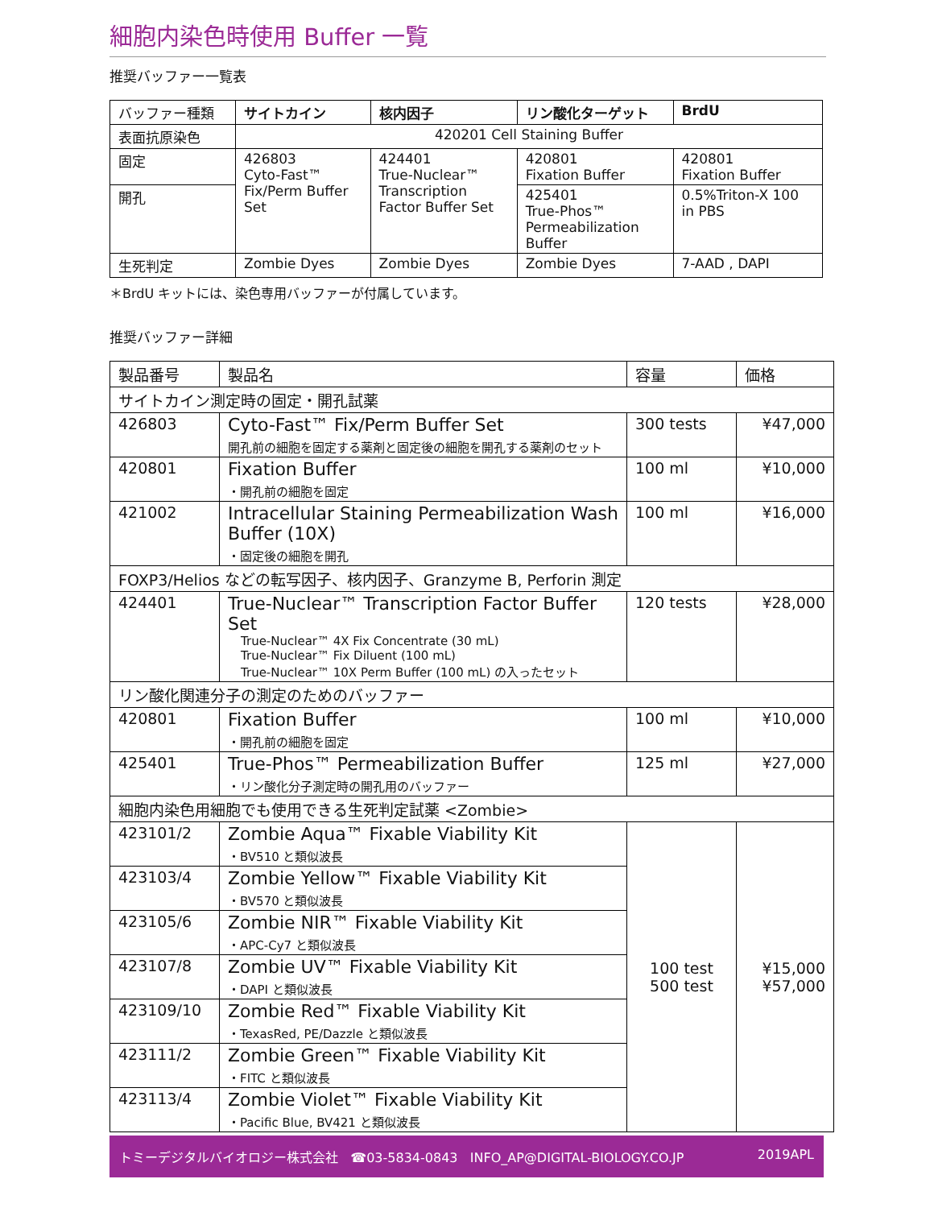細胞内染色時使用 Buffer 一覧
推奨バッファー一覧表
| バッファー種類 | サイトカイン | 核内因子 | リン酸化ターゲット | BrdU |
| 表面抗原染色 | 420201 Cell Staining Buffer | | | |
| 固定 | 426803 Cyto-Fast™ Fix/Perm Buffer Set | 424401 True-Nuclear™ Transcription Factor Buffer Set | 420801 Fixation Buffer | 420801 Fixation Buffer |
| 開孔 | | | 425401 True-Phos™ Permeabilization Buffer | 0.5%Triton-X 100 in PBS |
| 生死判定 | Zombie Dyes | Zombie Dyes | Zombie Dyes | 7-AAD , DAPI |
＊BrdU キットには、染色専用バッファーが付属しています。
推奨バッファー詳細
| 製品番号 | 製品名 | 容量 | 価格 |
| サイトカイン測定時の固定・開孔試薬 | | | |
| 426803 | Cyto-Fast™ Fix/Perm Buffer Set 開孔前の細胞を固定する薬剤と固定後の細胞を開孔する薬剤のセット | 300 tests | ¥47,000 |
| 420801 | Fixation Buffer ・開孔前の細胞を固定 | 100 ml | ¥10,000 |
| 421002 | Intracellular Staining Permeabilization Wash Buffer (10X) ・固定後の細胞を開孔 | 100 ml | ¥16,000 |
| FOXP3/Helios などの転写因子、核内因子、Granzyme B, Perforin 測定 | | | |
| 424401 | True-Nuclear™ Transcription Factor Buffer Set True-Nuclear™ 4X Fix Concentrate (30 mL) True-Nuclear™ Fix Diluent (100 mL) True-Nuclear™ 10X Perm Buffer (100 mL) の入ったセット | 120 tests | ¥28,000 |
| リン酸化関連分子の測定のためのバッファー | | | |
| 420801 | Fixation Buffer ・開孔前の細胞を固定 | 100 ml | ¥10,000 |
| 425401 | True-Phos™ Permeabilization Buffer ・リン酸化分子測定時の開孔用のバッファー | 125 ml | ¥27,000 |
| 細胞内染色用細胞でも使用できる生死判定試薬 <Zombie> | | | |
| 423101/2 | Zombie Aqua™ Fixable Viability Kit ・BV510 と類似波長 | 100 test 500 test | ¥15,000 ¥57,000 |
| 423103/4 | Zombie Yellow™ Fixable Viability Kit ・BV570 と類似波長 | | |
| 423105/6 | Zombie NIR™ Fixable Viability Kit ・APC-Cy7 と類似波長 | | |
| 423107/8 | Zombie UV™ Fixable Viability Kit ・DAPI と類似波長 | | |
| 423109/10 | Zombie Red™ Fixable Viability Kit ・TexasRed, PE/Dazzle と類似波長 | | |
| 423111/2 | Zombie Green™ Fixable Viability Kit ・FITC と類似波長 | | |
| 423113/4 | Zombie Violet™ Fixable Viability Kit ・Pacific Blue, BV421 と類似波長 | | |
トミーデジタルバイオロジー株式会社 ☎03-5834-0843 INFO_AP@DIGITAL-BIOLOGY.CO.JP 2019APL